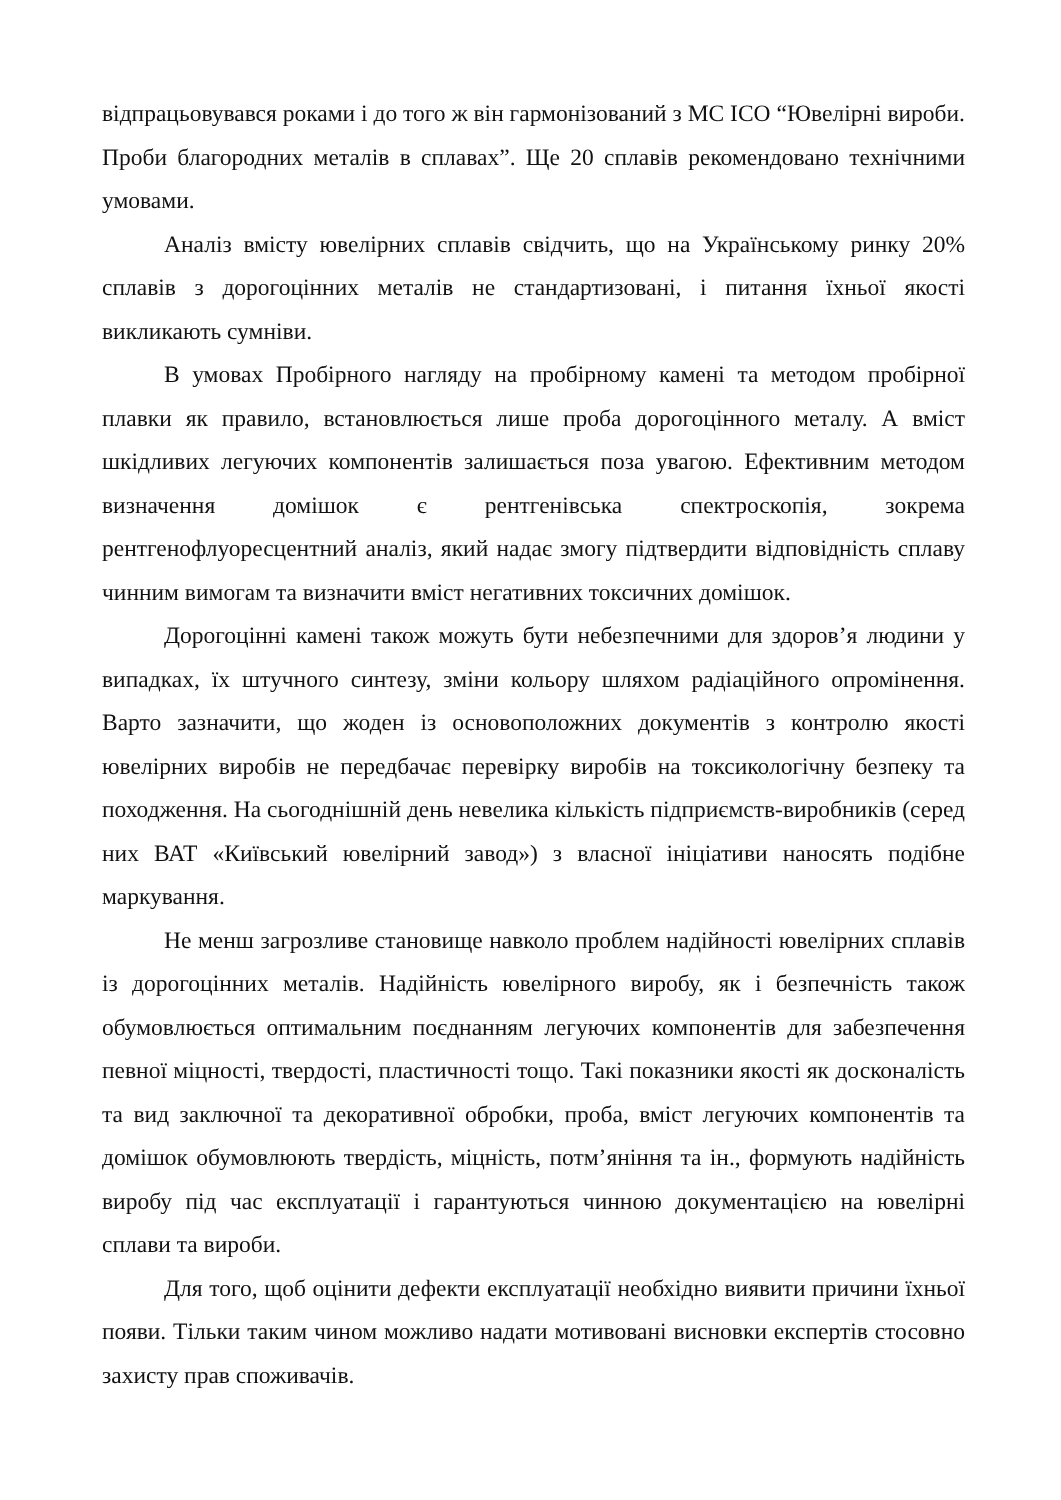відпрацьовувався роками і до того ж він гармонізований з МС ІСО “Ювелірні вироби. Проби благородних металів в сплавах”. Ще 20 сплавів рекомендовано технічними умовами.
Аналіз вмісту ювелірних сплавів свідчить, що на Українському ринку 20% сплавів з дорогоцінних металів не стандартизовані, і питання їхньої якості викликають сумніви.
В умовах Пробірного нагляду на пробірному камені та методом пробірної плавки як правило, встановлюється лише проба дорогоцінного металу. А вміст шкідливих легуючих компонентів залишається поза увагою. Ефективним методом визначення домішок є рентгенівська спектроскопія, зокрема рентгенофлуоресцентний аналіз, який надає змогу підтвердити відповідність сплаву чинним вимогам та визначити вміст негативних токсичних домішок.
Дорогоцінні камені також можуть бути небезпечними для здоров’я людини у випадках, їх штучного синтезу, зміни кольору шляхом радіаційного опромінення. Варто зазначити, що жоден із основоположних документів з контролю якості ювелірних виробів не передбачає перевірку виробів на токсикологічну безпеку та походження. На сьогоднішній день невелика кількість підприємств-виробників (серед них ВАТ «Київський ювелірний завод») з власної ініціативи наносять подібне маркування.
Не менш загрозливе становище навколо проблем надійності ювелірних сплавів із дорогоцінних металів. Надійність ювелірного виробу, як і безпечність також обумовлюється оптимальним поєднанням легуючих компонентів для забезпечення певної міцності, твердості, пластичності тощо. Такі показники якості як досконалість та вид заключної та декоративної обробки, проба, вміст легуючих компонентів та домішок обумовлюють твердість, міцність, потм’яніння та ін., формують надійність виробу під час експлуатації і гарантуються чинною документацією на ювелірні сплави та вироби.
Для того, щоб оцінити дефекти експлуатації необхідно виявити причини їхньої появи. Тільки таким чином можливо надати мотивовані висновки експертів стосовно захисту прав споживачів.